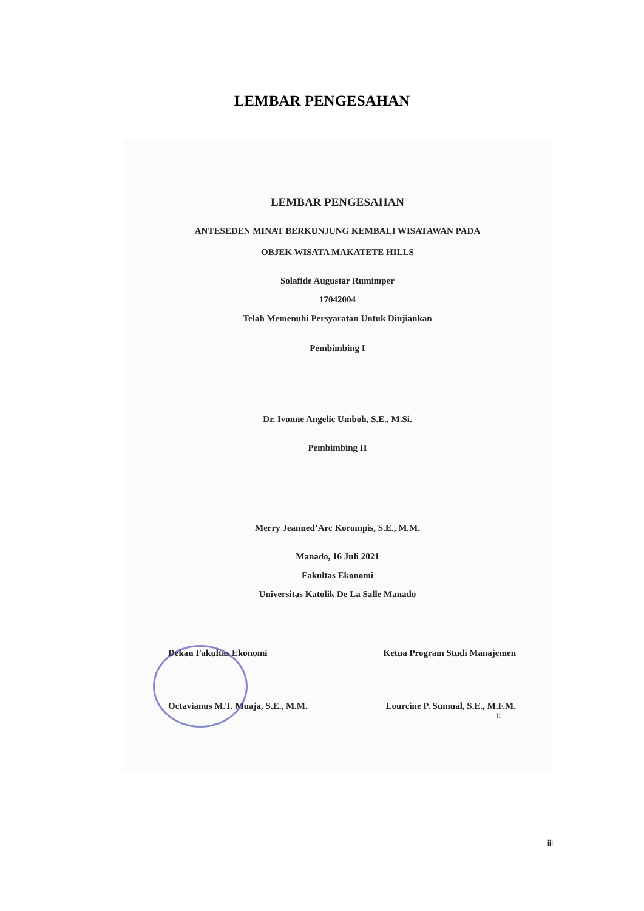LEMBAR PENGESAHAN
LEMBAR PENGESAHAN
ANTESEDEN MINAT BERKUNJUNG KEMBALI WISATAWAN PADA
OBJEK WISATA MAKATETE HILLS
Solafide Augustar Rumimper
17042004
Telah Memenuhi Persyaratan Untuk Diujiankan
Pembimbing I
Dr. Ivonne Angelic Umboh, S.E., M.Si.
Pembimbing II
Merry Jeanned’Arc Korompis, S.E., M.M.
Manado, 16 Juli 2021
Fakultas Ekonomi
Universitas Katolik De La Salle Manado
Dekan Fakultas Ekonomi Ketua Program Studi Manajemen
Octavianus M.T. Muaja, S.E., M.M. Lourcine P. Sumual, S.E., M.F.M.
ii
iii